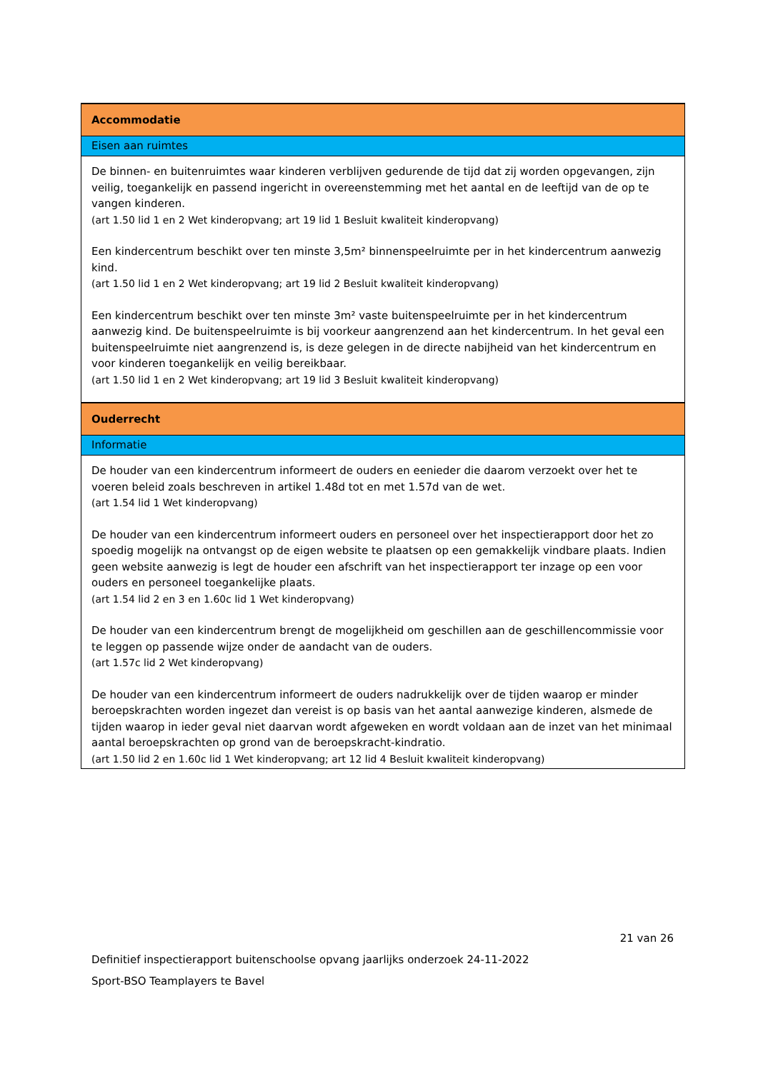| Accommodatie |
| Eisen aan ruimtes |
| De binnen- en buitenruimtes waar kinderen verblijven gedurende de tijd dat zij worden opgevangen, zijn veilig, toegankelijk en passend ingericht in overeenstemming met het aantal en de leeftijd van de op te vangen kinderen. (art 1.50 lid 1 en 2 Wet kinderopvang; art 19 lid 1 Besluit kwaliteit kinderopvang) Een kindercentrum beschikt over ten minste 3,5m² binnenspeelruimte per in het kindercentrum aanwezig kind. (art 1.50 lid 1 en 2 Wet kinderopvang; art 19 lid 2 Besluit kwaliteit kinderopvang) Een kindercentrum beschikt over ten minste 3m² vaste buitenspeelruimte per in het kindercentrum aanwezig kind. De buitenspeelruimte is bij voorkeur aangrenzend aan het kindercentrum. In het geval een buitenspeelruimte niet aangrenzend is, is deze gelegen in de directe nabijheid van het kindercentrum en voor kinderen toegankelijk en veilig bereikbaar. (art 1.50 lid 1 en 2 Wet kinderopvang; art 19 lid 3 Besluit kwaliteit kinderopvang) |
| Ouderrecht |
| Informatie |
| De houder van een kindercentrum informeert de ouders en eenieder die daarom verzoekt over het te voeren beleid zoals beschreven in artikel 1.48d tot en met 1.57d van de wet. (art 1.54 lid 1 Wet kinderopvang) De houder van een kindercentrum informeert ouders en personeel over het inspectierapport door het zo spoedig mogelijk na ontvangst op de eigen website te plaatsen op een gemakkelijk vindbare plaats. Indien geen website aanwezig is legt de houder een afschrift van het inspectierapport ter inzage op een voor ouders en personeel toegankelijke plaats. (art 1.54 lid 2 en 3 en 1.60c lid 1 Wet kinderopvang) De houder van een kindercentrum brengt de mogelijkheid om geschillen aan de geschillencommissie voor te leggen op passende wijze onder de aandacht van de ouders. (art 1.57c lid 2 Wet kinderopvang) De houder van een kindercentrum informeert de ouders nadrukkelijk over de tijden waarop er minder beroepskrachten worden ingezet dan vereist is op basis van het aantal aanwezige kinderen, alsmede de tijden waarop in ieder geval niet daarvan wordt afgeweken en wordt voldaan aan de inzet van het minimaal aantal beroepskrachten op grond van de beroepskracht-kindratio. (art 1.50 lid 2 en 1.60c lid 1 Wet kinderopvang; art 12 lid 4 Besluit kwaliteit kinderopvang) |
21 van 26
Definitief inspectierapport buitenschoolse opvang jaarlijks onderzoek 24-11-2022
Sport-BSO Teamplayers te Bavel